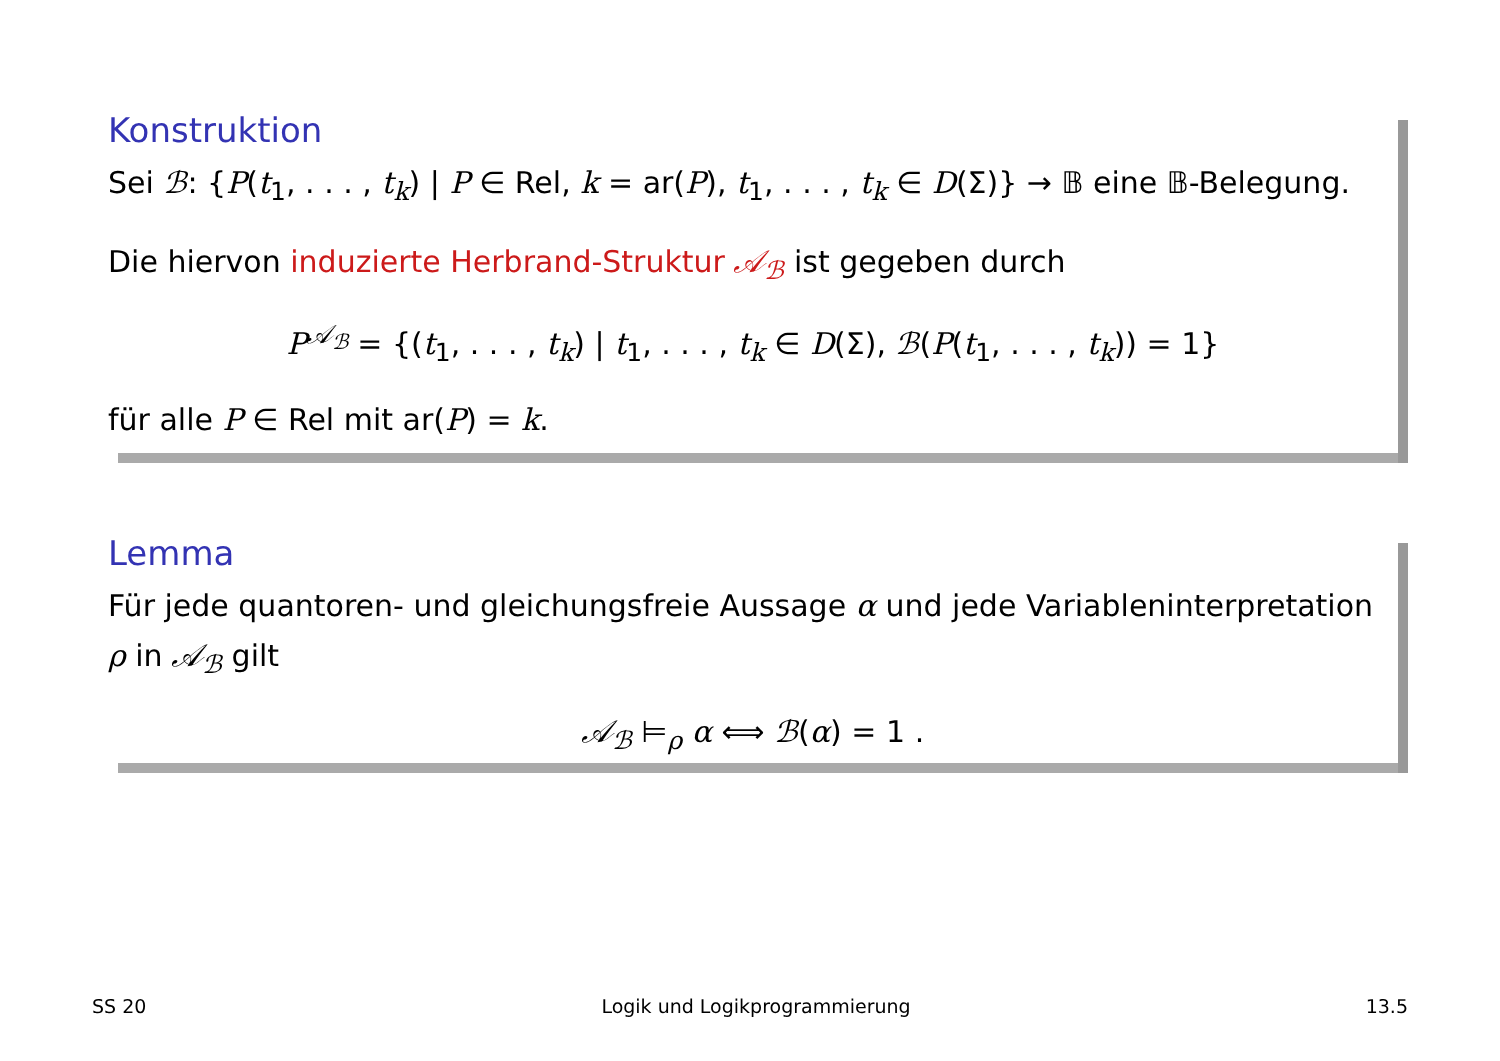Konstruktion
Sei ℬ: {P(t<sub>1</sub>, . . . , t<sub>k</sub>) | P ∈ Rel, k = ar(P), t<sub>1</sub>, . . . , t<sub>k</sub> ∈ D(Σ)} → 𝔹 eine 𝔹-Belegung.
Die hiervon induzierte Herbrand-Struktur 𝒜<sub>ℬ</sub> ist gegeben durch
P<sup>𝒜<sub>ℬ</sub></sup> = {(t<sub>1</sub>, . . . , t<sub>k</sub>) | t<sub>1</sub>, . . . , t<sub>k</sub> ∈ D(Σ), ℬ(P(t<sub>1</sub>, . . . , t<sub>k</sub>)) = 1}
für alle P ∈ Rel mit ar(P) = k.
Lemma
Für jede quantoren- und gleichungsfreie Aussage α und jede Variableninterpretation ρ in 𝒜<sub>ℬ</sub> gilt
𝒜<sub>ℬ</sub> ⊨<sub>ρ</sub> α ⟺ ℬ(α) = 1 .
SS 20 Logik und Logikprogrammierung 13.5